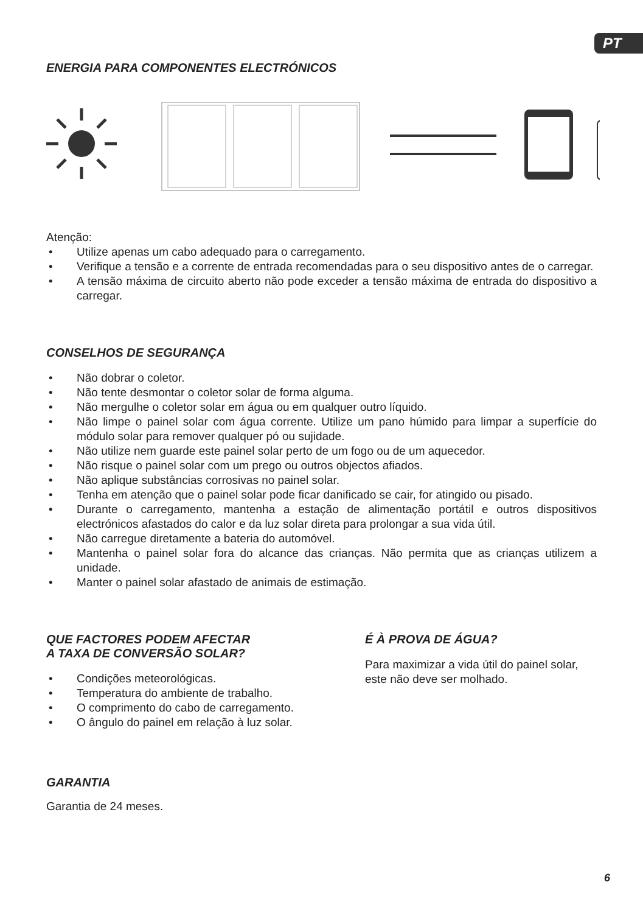PT
ENERGIA PARA COMPONENTES ELECTRÓNICOS
Atenção:
• Utilize apenas um cabo adequado para o carregamento.
• Verifique a tensão e a corrente de entrada recomendadas para o seu dispositivo antes de o carregar.
• A tensão máxima de circuito aberto não pode exceder a tensão máxima de entrada do dispositivo a carregar.
CONSELHOS DE SEGURANÇA
• Não dobrar o coletor.
• Não tente desmontar o coletor solar de forma alguma.
• Não mergulhe o coletor solar em água ou em qualquer outro líquido.
• Não limpe o painel solar com água corrente. Utilize um pano húmido para limpar a superfície do módulo solar para remover qualquer pó ou sujidade.
• Não utilize nem guarde este painel solar perto de um fogo ou de um aquecedor.
• Não risque o painel solar com um prego ou outros objectos afiados.
• Não aplique substâncias corrosivas no painel solar.
• Tenha em atenção que o painel solar pode ficar danificado se cair, for atingido ou pisado.
• Durante o carregamento, mantenha a estação de alimentação portátil e outros dispositivos electrónicos afastados do calor e da luz solar direta para prolongar a sua vida útil.
• Não carregue diretamente a bateria do automóvel.
• Mantenha o painel solar fora do alcance das crianças. Não permita que as crianças utilizem a unidade.
• Manter o painel solar afastado de animais de estimação.
QUE FACTORES PODEM AFECTAR
A TAXA DE CONVERSÃO SOLAR?
• Condições meteorológicas.
• Temperatura do ambiente de trabalho.
• O comprimento do cabo de carregamento.
• O ângulo do painel em relação à luz solar.
É À PROVA DE ÁGUA?
Para maximizar a vida útil do painel solar, este não deve ser molhado.
GARANTIA
Garantia de 24 meses.
6